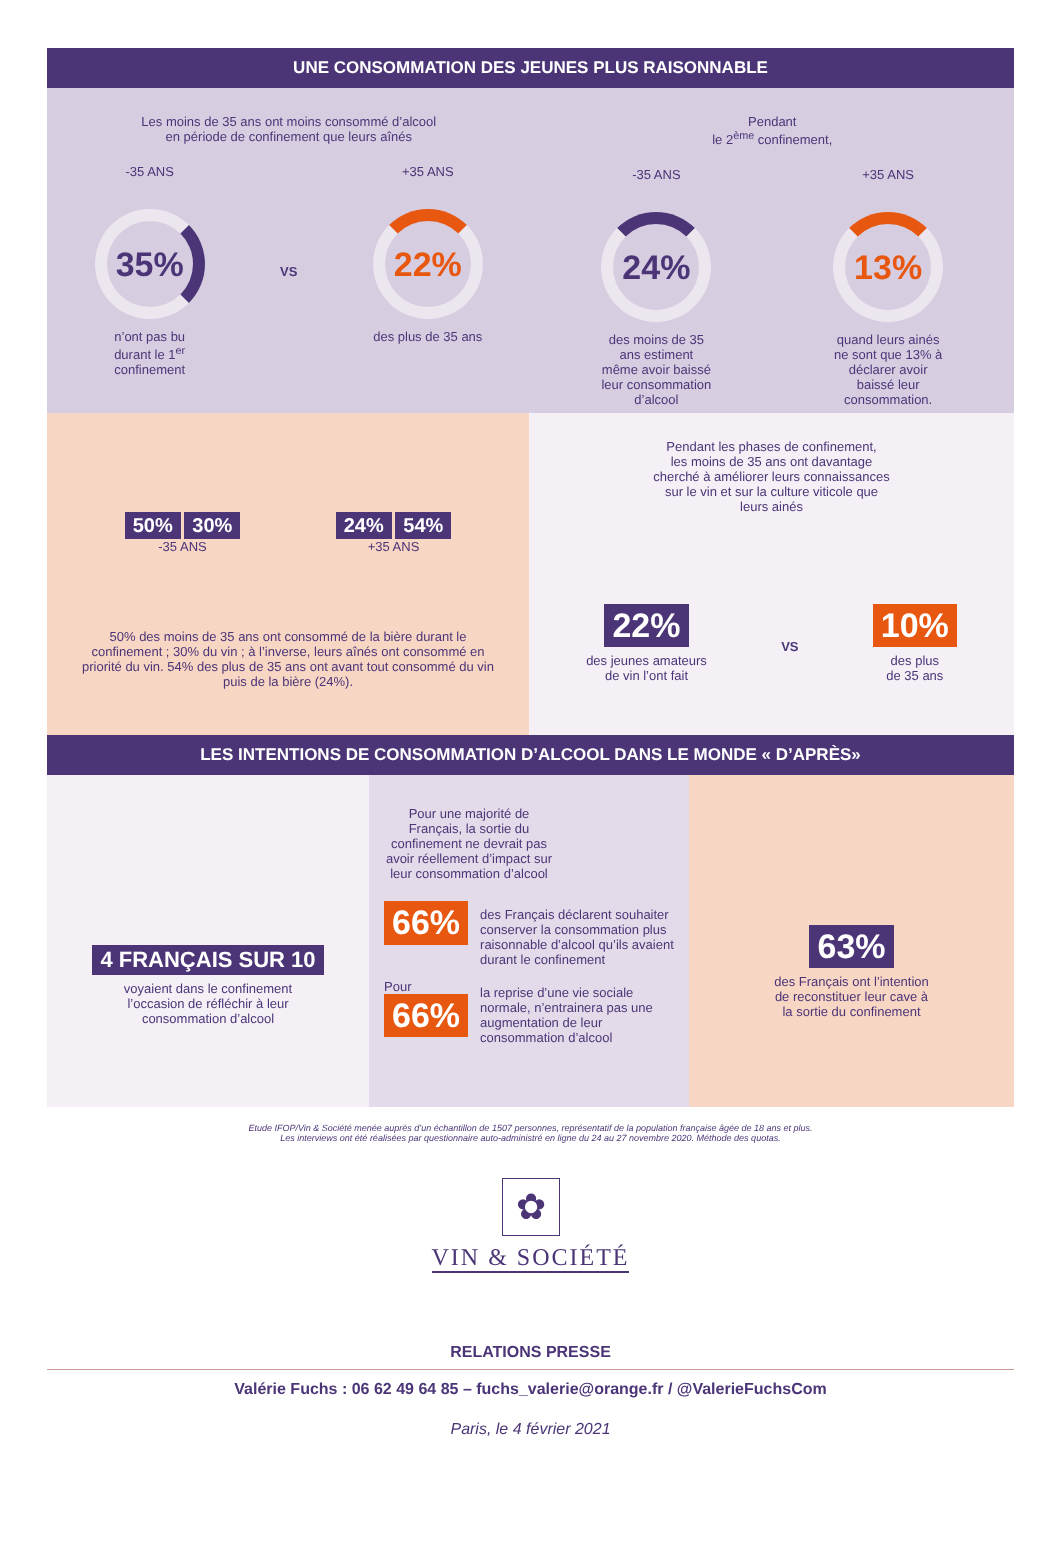UNE CONSOMMATION DES JEUNES PLUS RAISONNABLE
Les moins de 35 ans ont moins consommé d’alcool
en période de confinement que leurs aînés
-35 ANS
35%
n’ont pas bu durant le 1<sup>er</sup> confinement
VS
+35 ANS
22%
des plus de 35 ans
Pendant
le 2<sup>ème</sup> confinement,
-35 ANS
24%
des moins de 35 ans estiment même avoir baissé leur consommation d’alcool
+35 ANS
13%
quand leurs ainés ne sont que 13% à déclarer avoir baissé leur consommation.
50% 30%
-35 ANS
24% 54%
+35 ANS
50% des moins de 35 ans ont consommé de la bière durant le confinement ; 30% du vin ; à l’inverse, leurs aînés ont consommé en priorité du vin. 54% des plus de 35 ans ont avant tout consommé du vin puis de la bière (24%).
Pendant les phases de confinement,
les moins de 35 ans ont davantage
cherché à améliorer leurs connaissances
sur le vin et sur la culture viticole que
leurs ainés
22%
des jeunes amateurs
de vin l’ont fait
VS
10%
des plus
de 35 ans
LES INTENTIONS DE CONSOMMATION D’ALCOOL DANS LE MONDE « D’APRÈS»
4 FRANÇAIS SUR 10
voyaient dans le confinement
l’occasion de réfléchir à leur
consommation d’alcool
Pour une majorité de Français, la sortie du confinement ne devrait pas avoir réellement d’impact sur leur consommation d’alcool
66%
des Français déclarent souhaiter conserver la consommation plus raisonnable d’alcool qu’ils avaient durant le confinement
Pour
66%
la reprise d’une vie sociale normale, n’entrainera pas une augmentation de leur consommation d’alcool
63%
des Français ont l’intention
de reconstituer leur cave à
la sortie du confinement
Etude IFOP/Vin & Société menée auprès d’un échantillon de 1507 personnes, représentatif de la population française âgée de 18 ans et plus.
Les interviews ont été réalisées par questionnaire auto-administré en ligne du 24 au 27 novembre 2020. Méthode des quotas.
✿
VIN & SOCIÉTÉ
RELATIONS PRESSE
Valérie Fuchs : 06 62 49 64 85 – fuchs_valerie@orange.fr / @ValerieFuchsCom
Paris, le 4 février 2021